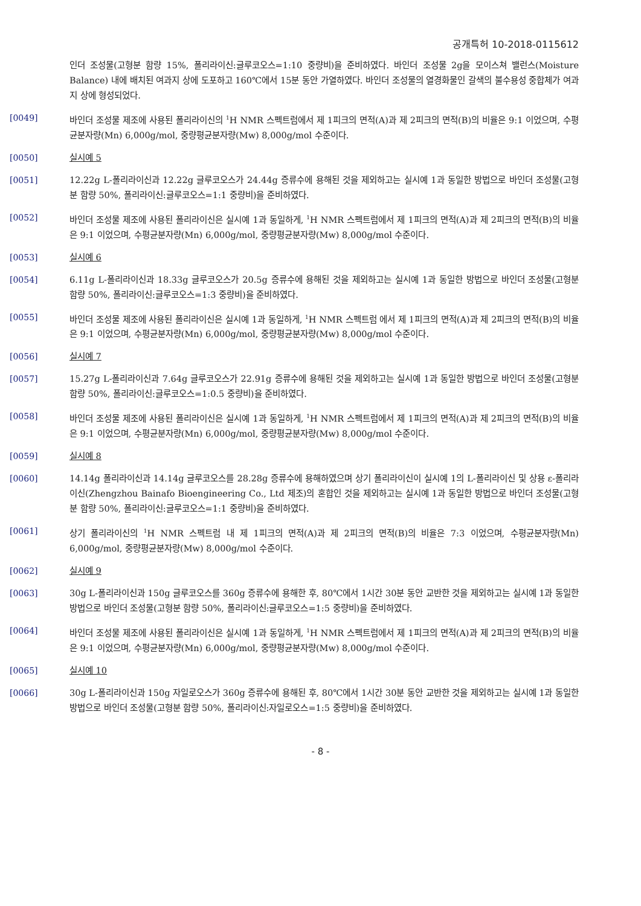공개특허 10-2018-0115612
인더 조성물(고형분 함량 15%, 폴리라이신:글루코오스=1:10 중량비)을 준비하였다. 바인더 조성물 2g을 모이스쳐 밸런스(Moisture Balance) 내에 배치된 여과지 상에 도포하고 160℃에서 15분 동안 가열하였다. 바인더 조성물의 열경화물인 갈색의 불수용성 중합체가 여과지 상에 형성되었다.
[0049] 바인더 조성물 제조에 사용된 폴리라이신의 <sup>1</sup>H NMR 스펙트럼에서 제 1피크의 면적(A)과 제 2피크의 면적(B)의 비율은 9:1 이었으며, 수평균분자량(Mn) 6,000g/mol, 중량평균분자량(Mw) 8,000g/mol 수준이다.
[0050] 실시예 5
[0051] 12.22g L-폴리라이신과 12.22g 글루코오스가 24.44g 증류수에 용해된 것을 제외하고는 실시예 1과 동일한 방법으로 바인더 조성물(고형분 함량 50%, 폴리라이신:글루코오스=1:1 중량비)을 준비하였다.
[0052] 바인더 조성물 제조에 사용된 폴리라이신은 실시예 1과 동일하게, <sup>1</sup>H NMR 스펙트럼에서 제 1피크의 면적(A)과 제 2피크의 면적(B)의 비율은 9:1 이었으며, 수평균분자량(Mn) 6,000g/mol, 중량평균분자량(Mw) 8,000g/mol 수준이다.
[0053] 실시예 6
[0054] 6.11g L-폴리라이신과 18.33g 글루코오스가 20.5g 증류수에 용해된 것을 제외하고는 실시예 1과 동일한 방법으로 바인더 조성물(고형분 함량 50%, 폴리라이신:글루코오스=1:3 중량비)을 준비하였다.
[0055] 바인더 조성물 제조에 사용된 폴리라이신은 실시예 1과 동일하게, <sup>1</sup>H NMR 스펙트럼 에서 제 1피크의 면적(A)과 제 2피크의 면적(B)의 비율은 9:1 이었으며, 수평균분자량(Mn) 6,000g/mol, 중량평균분자량(Mw) 8,000g/mol 수준이다.
[0056] 실시예 7
[0057] 15.27g L-폴리라이신과 7.64g 글루코오스가 22.91g 증류수에 용해된 것을 제외하고는 실시예 1과 동일한 방법으로 바인더 조성물(고형분 함량 50%, 폴리라이신:글루코오스=1:0.5 중량비)을 준비하였다.
[0058] 바인더 조성물 제조에 사용된 폴리라이신은 실시예 1과 동일하게, <sup>1</sup>H NMR 스펙트럼에서 제 1피크의 면적(A)과 제 2피크의 면적(B)의 비율은 9:1 이었으며, 수평균분자량(Mn) 6,000g/mol, 중량평균분자량(Mw) 8,000g/mol 수준이다.
[0059] 실시예 8
[0060] 14.14g 폴리라이신과 14.14g 글루코오스를 28.28g 증류수에 용해하였으며 상기 폴리라이신이 실시예 1의 L-폴리라이신 및 상용 ε-폴리라이신(Zhengzhou Bainafo Bioengineering Co., Ltd 제조)의 혼합인 것을 제외하고는 실시예 1과 동일한 방법으로 바인더 조성물(고형분 함량 50%, 폴리라이신:글루코오스=1:1 중량비)을 준비하였다.
[0061] 상기 폴리라이신의 <sup>1</sup>H NMR 스펙트럼 내 제 1피크의 면적(A)과 제 2피크의 면적(B)의 비율은 7:3 이었으며, 수평균분자량(Mn) 6,000g/mol, 중량평균분자량(Mw) 8,000g/mol 수준이다.
[0062] 실시예 9
[0063] 30g L-폴리라이신과 150g 글루코오스를 360g 증류수에 용해한 후, 80℃에서 1시간 30분 동안 교반한 것을 제외하고는 실시예 1과 동일한 방법으로 바인더 조성물(고형분 함량 50%, 폴리라이신:글루코오스=1:5 중량비)을 준비하였다.
[0064] 바인더 조성물 제조에 사용된 폴리라이신은 실시예 1과 동일하게, <sup>1</sup>H NMR 스펙트럼에서 제 1피크의 면적(A)과 제 2피크의 면적(B)의 비율은 9:1 이었으며, 수평균분자량(Mn) 6,000g/mol, 중량평균분자량(Mw) 8,000g/mol 수준이다.
[0065] 실시예 10
[0066] 30g L-폴리라이신과 150g 자일로오스가 360g 증류수에 용해된 후, 80℃에서 1시간 30분 동안 교반한 것을 제외하고는 실시예 1과 동일한 방법으로 바인더 조성물(고형분 함량 50%, 폴리라이신:자일로오스=1:5 중량비)을 준비하였다.
- 8 -